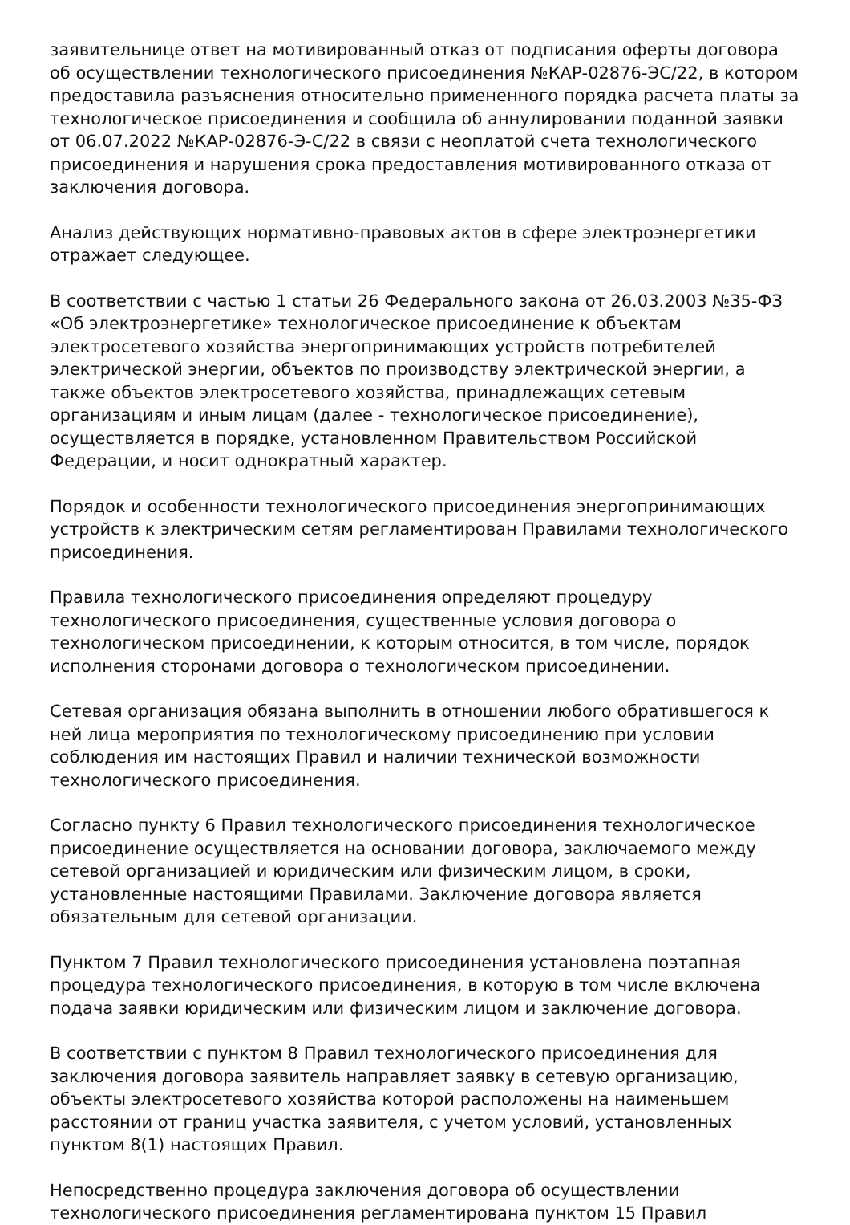заявительнице ответ на мотивированный отказ от подписания оферты договора об осуществлении технологического присоединения №КАР-02876-ЭС/22, в котором предоставила разъяснения относительно примененного порядка расчета платы за технологическое присоединения и сообщила об аннулировании поданной заявки от 06.07.2022 №КАР-02876-Э-С/22 в связи с неоплатой счета технологического присоединения и нарушения срока предоставления мотивированного отказа от заключения договора.
Анализ действующих нормативно-правовых актов в сфере электроэнергетики отражает следующее.
В соответствии с частью 1 статьи 26 Федерального закона от 26.03.2003 №35-ФЗ «Об электроэнергетике» технологическое присоединение к объектам электросетевого хозяйства энергопринимающих устройств потребителей электрической энергии, объектов по производству электрической энергии, а также объектов электросетевого хозяйства, принадлежащих сетевым организациям и иным лицам (далее - технологическое присоединение), осуществляется в порядке, установленном Правительством Российской Федерации, и носит однократный характер.
Порядок и особенности технологического присоединения энергопринимающих устройств к электрическим сетям регламентирован Правилами технологического присоединения.
Правила технологического присоединения определяют процедуру технологического присоединения, существенные условия договора о технологическом присоединении, к которым относится, в том числе, порядок исполнения сторонами договора о технологическом присоединении.
Сетевая организация обязана выполнить в отношении любого обратившегося к ней лица мероприятия по технологическому присоединению при условии соблюдения им настоящих Правил и наличии технической возможности технологического присоединения.
Согласно пункту 6 Правил технологического присоединения технологическое присоединение осуществляется на основании договора, заключаемого между сетевой организацией и юридическим или физическим лицом, в сроки, установленные настоящими Правилами. Заключение договора является обязательным для сетевой организации.
Пунктом 7 Правил технологического присоединения установлена поэтапная процедура технологического присоединения, в которую в том числе включена подача заявки юридическим или физическим лицом и заключение договора.
В соответствии с пунктом 8 Правил технологического присоединения для заключения договора заявитель направляет заявку в сетевую организацию, объекты электросетевого хозяйства которой расположены на наименьшем расстоянии от границ участка заявителя, с учетом условий, установленных пунктом 8(1) настоящих Правил.
Непосредственно процедура заключения договора об осуществлении технологического присоединения регламентирована пунктом 15 Правил